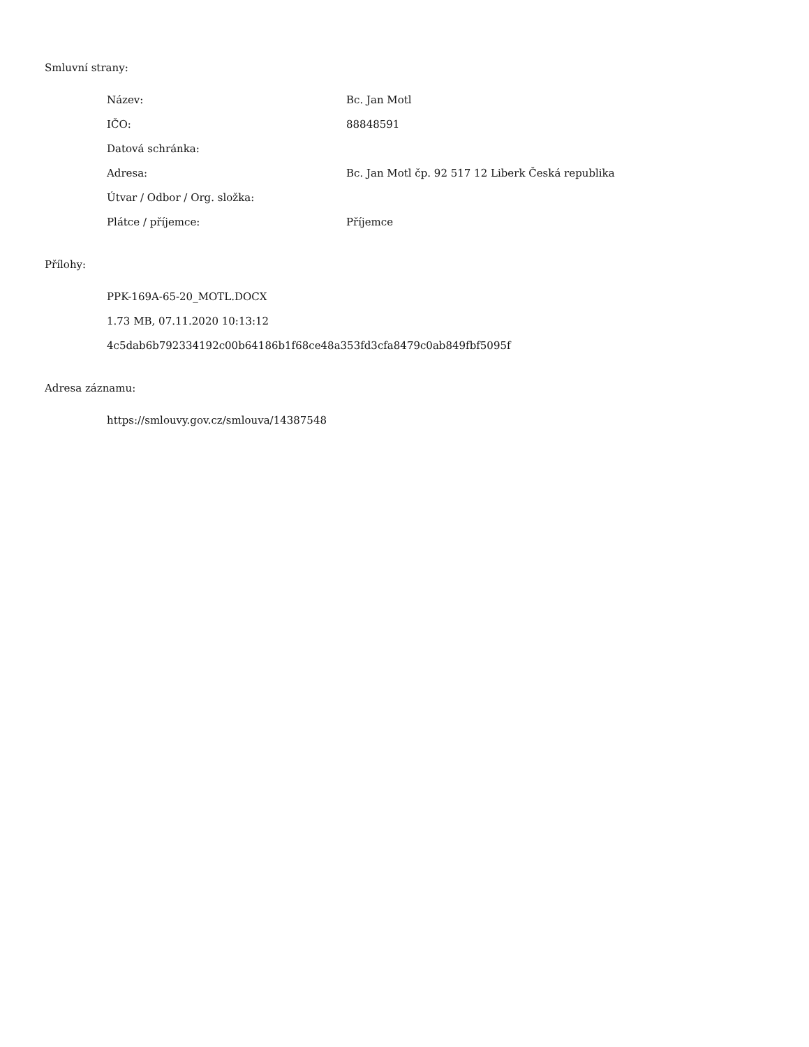Smluvní strany:
| Název: | Bc. Jan Motl |
| IČO: | 88848591 |
| Datová schránka: | |
| Adresa: | Bc. Jan Motl čp. 92 517 12 Liberk Česká republika |
| Útvar / Odbor / Org. složka: | |
| Plátce / příjemce: | Příjemce |
Přílohy:
PPK-169A-65-20_MOTL.DOCX
1.73 MB, 07.11.2020 10:13:12
4c5dab6b792334192c00b64186b1f68ce48a353fd3cfa8479c0ab849fbf5095f
Adresa záznamu:
https://smlouvy.gov.cz/smlouva/14387548